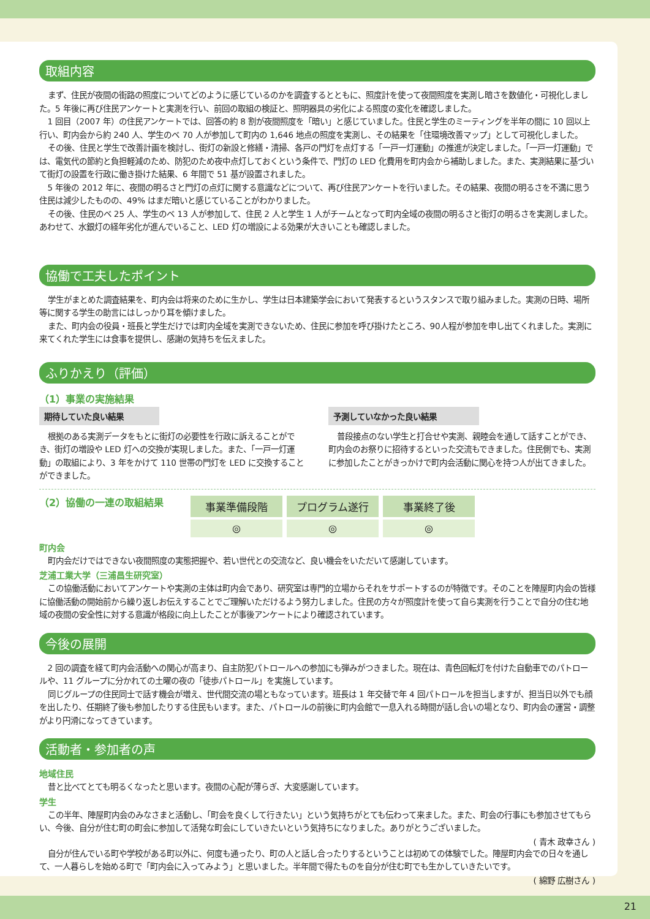取組内容
まず、住民が夜間の街路の照度についてどのように感じているのかを調査するとともに、照度計を使って夜間照度を実測し暗さを数値化・可視化しました。5 年後に再び住民アンケートと実測を行い、前回の取組の検証と、照明器具の劣化による照度の変化を確認しました。
1 回目（2007 年）の住民アンケートでは、回答の約 8 割が夜間照度を「暗い」と感じていました。住民と学生のミーティングを半年の間に 10 回以上行い、町内会から約 240 人、学生のベ 70 人が参加して町内の 1,646 地点の照度を実測し、その結果を「住環境改善マップ」として可視化しました。
その後、住民と学生で改善計画を検討し、街灯の新設と修繕・清掃、各戸の門灯を点灯する「一戸一灯運動」の推進が決定しました。「一戸一灯運動」では、電気代の節約と負担軽減のため、防犯のため夜中点灯しておくという条件で、門灯の LED 化費用を町内会から補助しました。また、実測結果に基づいて街灯の設置を行政に働き掛けた結果、6 年間で 51 基が設置されました。
5 年後の 2012 年に、夜間の明るさと門灯の点灯に関する意識などについて、再び住民アンケートを行いました。その結果、夜間の明るさを不満に思う住民は減少したものの、49% はまだ暗いと感じていることがわかりました。
その後、住民のベ 25 人、学生のベ 13 人が参加して、住民 2 人と学生 1 人がチームとなって町内全域の夜間の明るさと街灯の明るさを実測しました。あわせて、水銀灯の経年劣化が進んでいること、LED 灯の増設による効果が大きいことも確認しました。
協働で工夫したポイント
学生がまとめた調査結果を、町内会は将来のために生かし、学生は日本建築学会において発表するというスタンスで取り組みました。実測の日時、場所等に関する学生の助言にはしっかり耳を傾けました。
また、町内会の役員・班長と学生だけでは町内全域を実測できないため、住民に参加を呼び掛けたところ、90人程が参加を申し出てくれました。実測に来てくれた学生には食事を提供し、感謝の気持ちを伝えました。
ふりかえり（評価）
（1）事業の実施結果
期待していた良い結果
根拠のある実測データをもとに街灯の必要性を行政に訴えることができ、街灯の増設や LED 灯への交換が実現しました。また、「一戸一灯運動」の取組により、3 年をかけて 110 世帯の門灯を LED に交換することができました。
予測していなかった良い結果
普段接点のない学生と打合せや実測、親睦会を通して話すことができ、町内会のお祭りに招待するといった交流もできました。住民側でも、実測に参加したことがきっかけで町内会活動に関心を持つ人が出てきました。
（2）協働の一連の取組結果
| 事業準備段階 | プログラム遂行 | 事業終了後 |
| --- | --- | --- |
| ◎ | ◎ | ◎ |
町内会
町内会だけではできない夜間照度の実態把握や、若い世代との交流など、良い機会をいただいて感謝しています。
芝浦工業大学（三浦昌生研究室）
この協働活動においてアンケートや実測の主体は町内会であり、研究室は専門的立場からそれをサポートするのが特徴です。そのことを陣屋町内会の皆様に協働活動の開始前から繰り返しお伝えすることでご理解いただけるよう努力しました。住民の方々が照度計を使って自ら実測を行うことで自分の住む地域の夜間の安全性に対する意識が格段に向上したことが事後アンケートにより確認されています。
今後の展開
2 回の調査を経て町内会活動への関心が高まり、自主防犯パトロールへの参加にも弾みがつきました。現在は、青色回転灯を付けた自動車でのパトロールや、11 グループに分かれての土曜の夜の「徒歩パトロール」を実施しています。
同じグループの住民同士で話す機会が増え、世代間交流の場ともなっています。班長は 1 年交替で年 4 回パトロールを担当しますが、担当日以外でも顔を出したり、任期終了後も参加したりする住民もいます。また、パトロールの前後に町内会館で一息入れる時間が話し合いの場となり、町内会の運営・調整がより円滑になってきています。
活動者・参加者の声
地域住民
昔と比べてとても明るくなったと思います。夜間の心配が薄らぎ、大変感謝しています。
学生
この半年、陣屋町内会のみなさまと活動し、「町会を良くして行きたい」という気持ちがとても伝わって来ました。また、町会の行事にも参加させてもらい、今後、自分が住む町の町会に参加して活発な町会にしていきたいという気持ちになりました。ありがとうございました。
( 青木 政幸さん )
自分が住んでいる町や学校がある町以外に、何度も通ったり、町の人と話し合ったりするということは初めての体験でした。陣屋町内会での日々を通して、一人暮らしを始める町で「町内会に入ってみよう」と思いました。半年間で得たものを自分が住む町でも生かしていきたいです。
( 綿野 広樹さん )
21